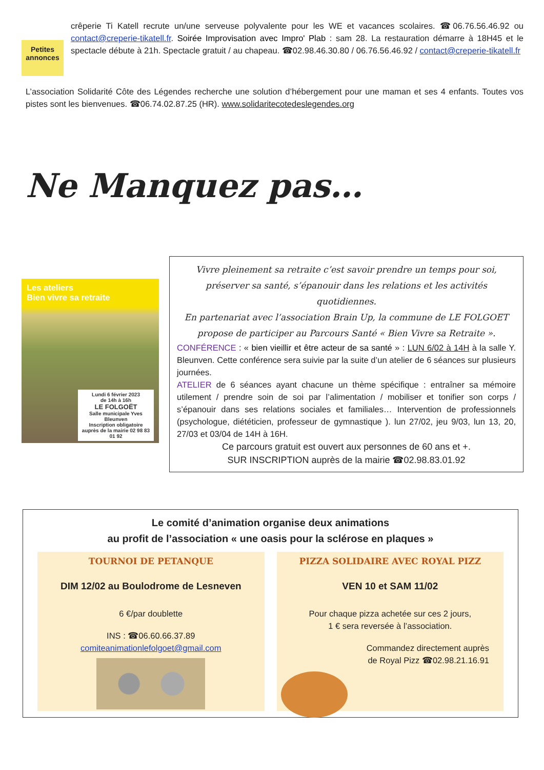Petites annonces
crêperie Ti Katell recrute un/une serveuse polyvalente pour les WE et vacances scolaires. ☎06.76.56.46.92 ou contact@creperie-tikatell.fr. Soirée Improvisation avec Impro' Plab : sam 28. La restauration démarre à 18H45 et le spectacle débute à 21h. Spectacle gratuit / au chapeau. ☎02.98.46.30.80 / 06.76.56.46.92 / contact@creperie-tikatell.fr
L’association Solidarité Côte des Légendes recherche une solution d’hébergement pour une maman et ses 4 enfants. Toutes vos pistes sont les bienvenues. ☎06.74.02.87.25 (HR). www.solidaritecotedeslegendes.org
Ne Manquez pas…
Les ateliers
Bien vivre sa retraite
Lundi 6 février 2023
de 14h à 16h
LE FOLGOËT
Salle municipale Yves Bleunven
Inscription obligatoire auprès de la mairie 02 98 83 01 92
Vivre pleinement sa retraite c’est savoir prendre un temps pour soi, préserver sa santé, s’épanouir dans les relations et les activités quotidiennes.
En partenariat avec l’association Brain Up, la commune de LE FOLGOET propose de participer au Parcours Santé « Bien Vivre sa Retraite ».
CONFÉRENCE : « bien vieillir et être acteur de sa santé » : LUN 6/02 à 14H à la salle Y. Bleunven. Cette conférence sera suivie par la suite d’un atelier de 6 séances sur plusieurs journées.
ATELIER de 6 séances ayant chacune un thème spécifique : entraîner sa mémoire utilement / prendre soin de soi par l’alimentation / mobiliser et tonifier son corps / s’épanouir dans ses relations sociales et familiales… Intervention de professionnels (psychologue, diététicien, professeur de gymnastique ). lun 27/02, jeu 9/03, lun 13, 20, 27/03 et 03/04 de 14H à 16H.
Ce parcours gratuit est ouvert aux personnes de 60 ans et +.
SUR INSCRIPTION auprès de la mairie ☎02.98.83.01.92
Le comité d’animation organise deux animations
au profit de l’association « une oasis pour la sclérose en plaques »
TOURNOI DE PETANQUE
DIM 12/02 au Boulodrome de Lesneven
6 €/par doublette
INS : ☎06.60.66.37.89
comiteanimationlefolgoet@gmail.com
PIZZA SOLIDAIRE AVEC ROYAL PIZZ
VEN 10 et SAM 11/02
Pour chaque pizza achetée sur ces 2 jours,
1 € sera reversée à l’association.
Commandez directement auprès
de Royal Pizz ☎02.98.21.16.91